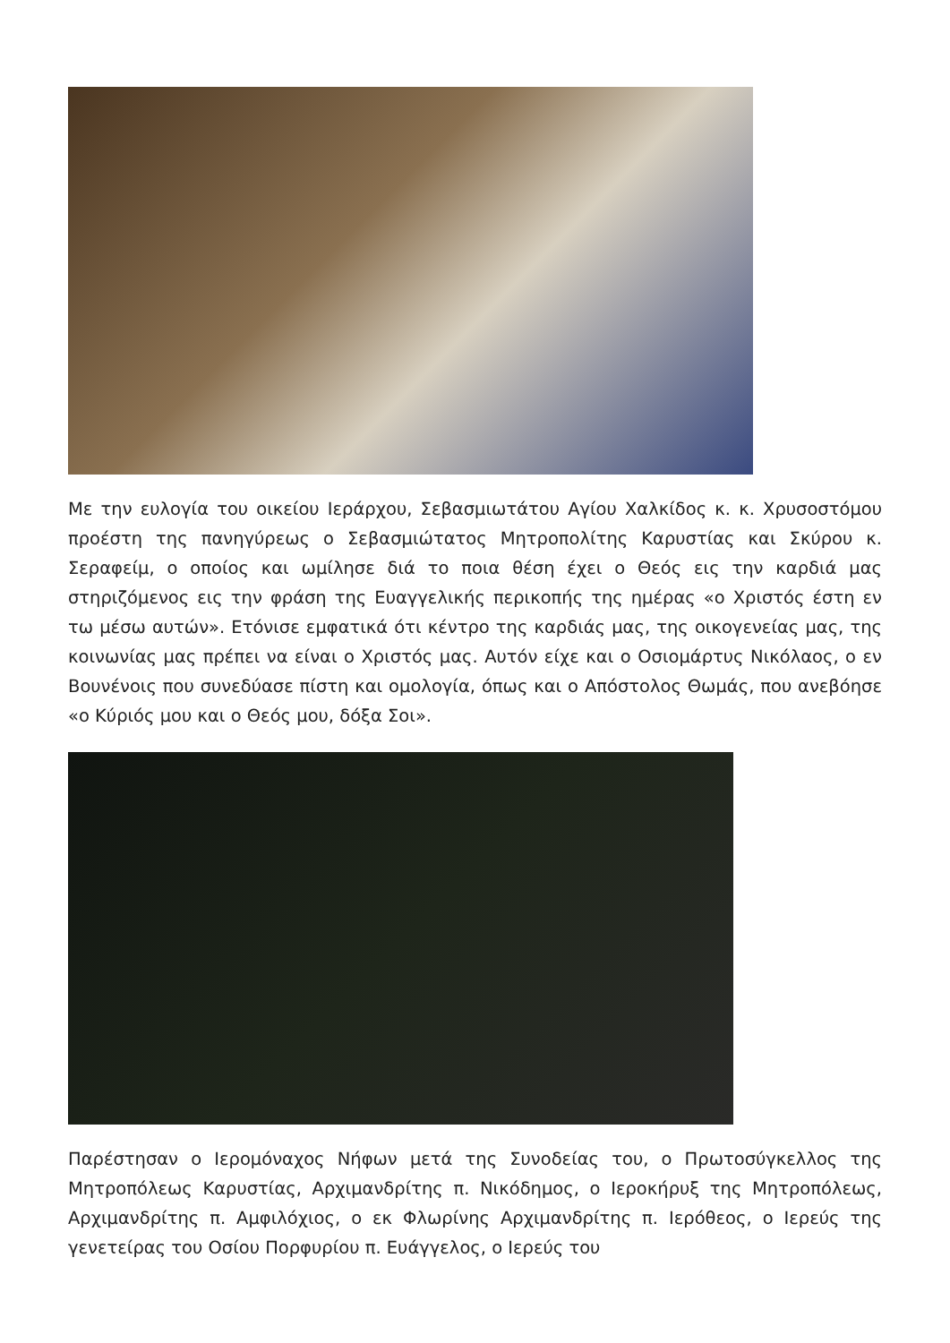Με την ευλογία του οικείου Ιεράρχου, Σεβασμιωτάτου Αγίου Χαλκίδος κ. κ. Χρυσοστόμου προέστη της πανηγύρεως ο Σεβασμιώτατος Μητροπολίτης Καρυστίας και Σκύρου κ. Σεραφείμ, ο οποίος και ωμίλησε διά το ποια θέση έχει ο Θεός εις την καρδιά μας στηριζόμενος εις την φράση της Ευαγγελικής περικοπής της ημέρας «ο Χριστός έστη εν τω μέσω αυτών». Ετόνισε εμφατικά ότι κέντρο της καρδιάς μας, της οικογενείας μας, της κοινωνίας μας πρέπει να είναι ο Χριστός μας. Αυτόν είχε και ο Οσιομάρτυς Νικόλαος, ο εν Βουνένοις που συνεδύασε πίστη και ομολογία, όπως και ο Απόστολος Θωμάς, που ανεβόησε «ο Κύριός μου και ο Θεός μου, δόξα Σοι».
Παρέστησαν ο Ιερομόναχος Νήφων μετά της Συνοδείας του, ο Πρωτοσύγκελλος της Μητροπόλεως Καρυστίας, Αρχιμανδρίτης π. Νικόδημος, ο Ιεροκήρυξ της Μητροπόλεως, Αρχιμανδρίτης π. Αμφιλόχιος, ο εκ Φλωρίνης Αρχιμανδρίτης π. Ιερόθεος, ο Ιερεύς της γενετείρας του Οσίου Πορφυρίου π. Ευάγγελος, ο Ιερεύς του